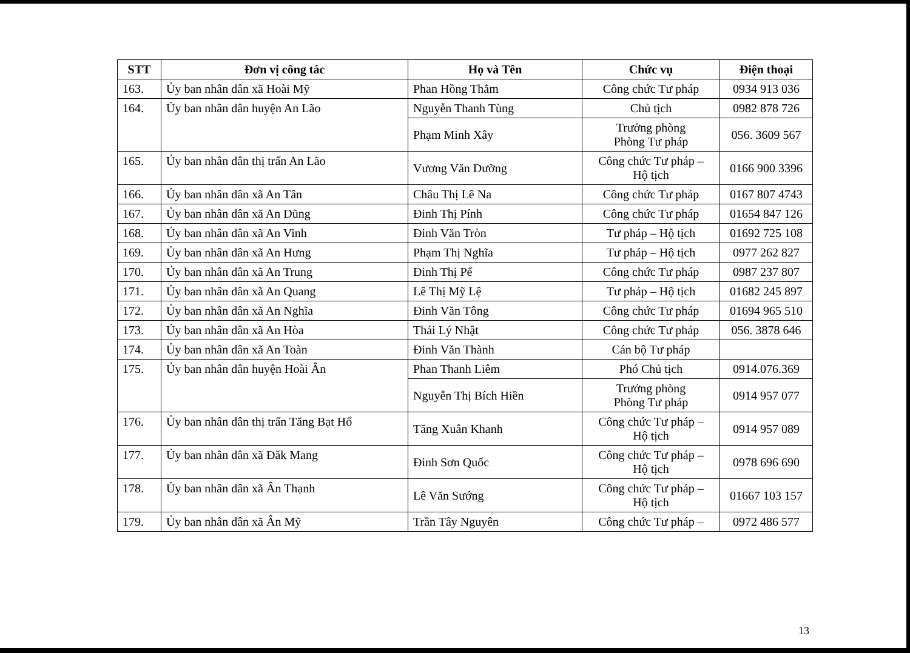| STT | Đơn vị công tác | Họ và Tên | Chức vụ | Điện thoại |
| --- | --- | --- | --- | --- |
| 163. | Ủy ban nhân dân xã Hoài Mỹ | Phan Hồng Thắm | Công chức Tư pháp | 0934 913 036 |
| 164. | Ủy ban nhân dân huyện An Lão | Nguyễn Thanh Tùng | Chủ tịch | 0982 878 726 |
| | | Phạm Minh Xây | Trưởng phòng Phòng Tư pháp | 056. 3609 567 |
| 165. | Ủy ban nhân dân thị trấn An Lão | Vương Văn Dưỡng | Công chức Tư pháp – Hộ tịch | 0166 900 3396 |
| 166. | Ủy ban nhân dân xã An Tân | Châu Thị Lê Na | Công chức Tư pháp | 0167 807 4743 |
| 167. | Ủy ban nhân dân xã An Dũng | Đinh Thị Pính | Công chức Tư pháp | 01654 847 126 |
| 168. | Ủy ban nhân dân xã An Vinh | Đinh Văn Tròn | Tư pháp – Hộ tịch | 01692 725 108 |
| 169. | Ủy ban nhân dân xã An Hưng | Phạm Thị Nghĩa | Tư pháp – Hộ tịch | 0977 262 827 |
| 170. | Ủy ban nhân dân xã An Trung | Đinh Thị Pế | Công chức Tư pháp | 0987 237 807 |
| 171. | Ủy ban nhân dân xã An Quang | Lê Thị Mỹ Lệ | Tư pháp – Hộ tịch | 01682 245 897 |
| 172. | Ủy ban nhân dân xã An Nghĩa | Đinh Văn Tông | Công chức Tư pháp | 01694 965 510 |
| 173. | Ủy ban nhân dân xã An Hòa | Thái Lý Nhật | Công chức Tư pháp | 056. 3878 646 |
| 174. | Ủy ban nhân dân xã An Toàn | Đinh Văn Thành | Cán bộ Tư pháp | |
| 175. | Ủy ban nhân dân huyện Hoài Ân | Phan Thanh Liêm | Phó Chủ tịch | 0914.076.369 |
| | | Nguyễn Thị Bích Hiền | Trưởng phòng Phòng Tư pháp | 0914 957 077 |
| 176. | Ủy ban nhân dân thị trấn Tăng Bạt Hổ | Tăng Xuân Khanh | Công chức Tư pháp – Hộ tịch | 0914 957 089 |
| 177. | Ủy ban nhân dân xã Đăk Mang | Đinh Sơn Quốc | Công chức Tư pháp – Hộ tịch | 0978 696 690 |
| 178. | Ủy ban nhân dân xã Ân Thạnh | Lê Văn Sướng | Công chức Tư pháp – Hộ tịch | 01667 103 157 |
| 179. | Ủy ban nhân dân xã Ân Mỹ | Trần Tây Nguyên | Công chức Tư pháp – | 0972 486 577 |
13